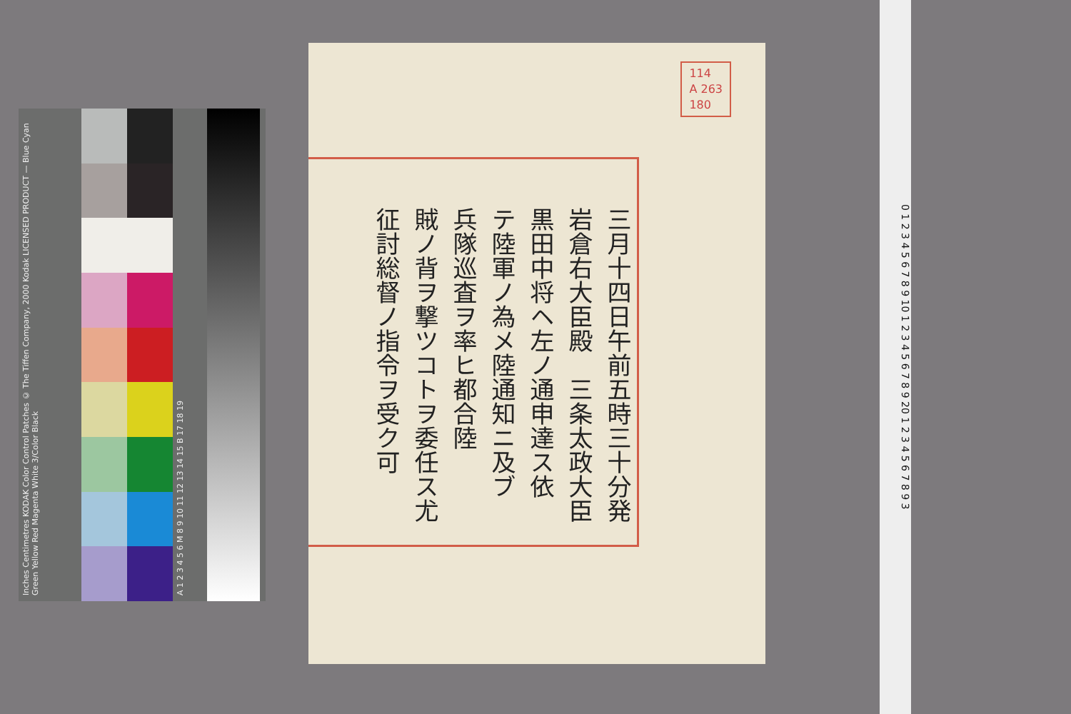Inches Centimetres KODAK Color Control Patches © The Tiffen Company, 2000 Kodak LICENSED PRODUCT — Blue Cyan Green Yellow Red Magenta White 3/Color Black
A 1 2 3 4 5 6 M 8 9 10 11 12 13 14 15 B 17 18 19
114
A 263
180
三月十四日午前五時三十分発
岩倉右大臣殿　三条太政大臣
黒田中将ヘ左ノ通申達ス依
テ陸軍ノ為メ陸通知ニ及ブ
兵隊巡査ヲ率ヒ都合陸
賊ノ背ヲ撃ツコトヲ委任ス尤
征討総督ノ指令ヲ受ク可
0 1 2 3 4 5 6 7 8 9 10 1 2 3 4 5 6 7 8 9 20 1 2 3 4 5 6 7 8 9 3